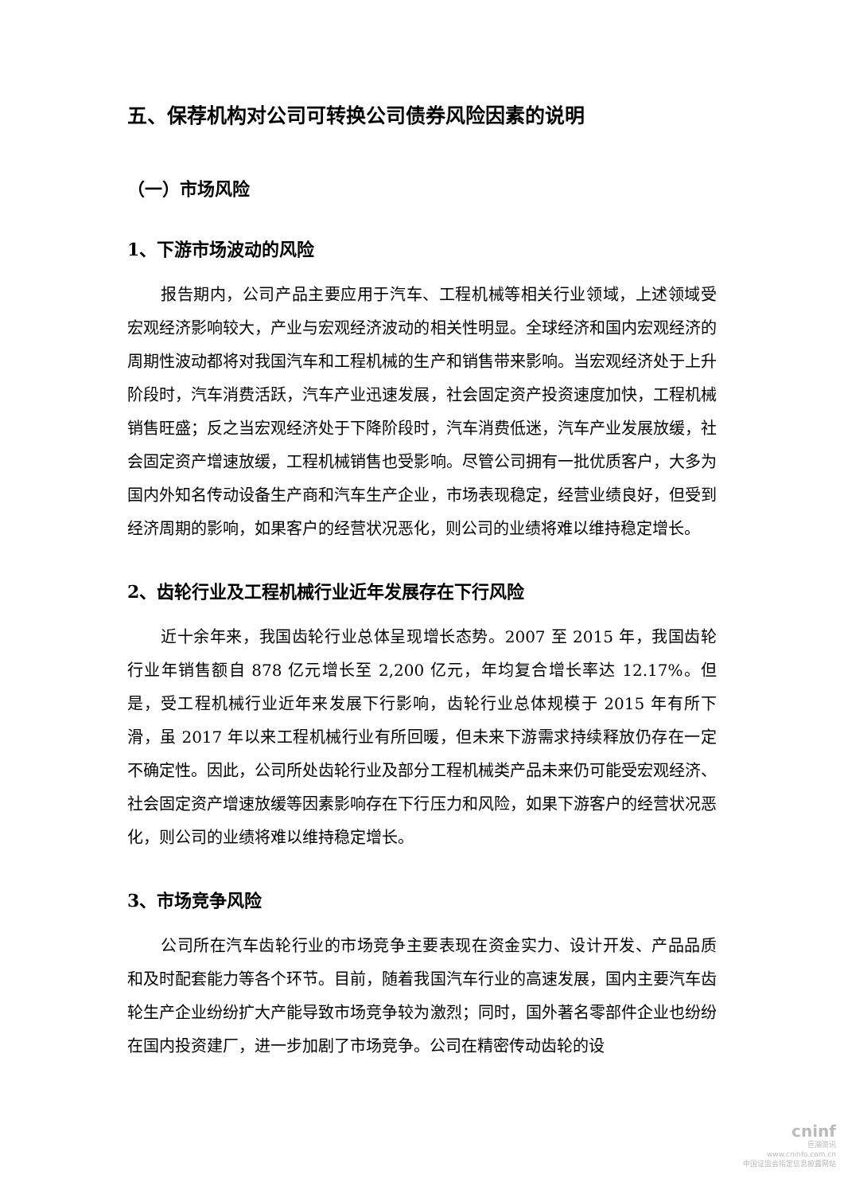五、保荐机构对公司可转换公司债券风险因素的说明
（一）市场风险
1、下游市场波动的风险
报告期内，公司产品主要应用于汽车、工程机械等相关行业领域，上述领域受宏观经济影响较大，产业与宏观经济波动的相关性明显。全球经济和国内宏观经济的周期性波动都将对我国汽车和工程机械的生产和销售带来影响。当宏观经济处于上升阶段时，汽车消费活跃，汽车产业迅速发展，社会固定资产投资速度加快，工程机械销售旺盛；反之当宏观经济处于下降阶段时，汽车消费低迷，汽车产业发展放缓，社会固定资产增速放缓，工程机械销售也受影响。尽管公司拥有一批优质客户，大多为国内外知名传动设备生产商和汽车生产企业，市场表现稳定，经营业绩良好，但受到经济周期的影响，如果客户的经营状况恶化，则公司的业绩将难以维持稳定增长。
2、齿轮行业及工程机械行业近年发展存在下行风险
近十余年来，我国齿轮行业总体呈现增长态势。2007 至 2015 年，我国齿轮行业年销售额自 878 亿元增长至 2,200 亿元，年均复合增长率达 12.17%。但是，受工程机械行业近年来发展下行影响，齿轮行业总体规模于 2015 年有所下滑，虽 2017 年以来工程机械行业有所回暖，但未来下游需求持续释放仍存在一定不确定性。因此，公司所处齿轮行业及部分工程机械类产品未来仍可能受宏观经济、社会固定资产增速放缓等因素影响存在下行压力和风险，如果下游客户的经营状况恶化，则公司的业绩将难以维持稳定增长。
3、市场竞争风险
公司所在汽车齿轮行业的市场竞争主要表现在资金实力、设计开发、产品品质和及时配套能力等各个环节。目前，随着我国汽车行业的高速发展，国内主要汽车齿轮生产企业纷纷扩大产能导致市场竞争较为激烈；同时，国外著名零部件企业也纷纷在国内投资建厂，进一步加剧了市场竞争。公司在精密传动齿轮的设
cninf
巨潮资讯
www.cninfo.com.cn
中国证监会指定信息披露网站